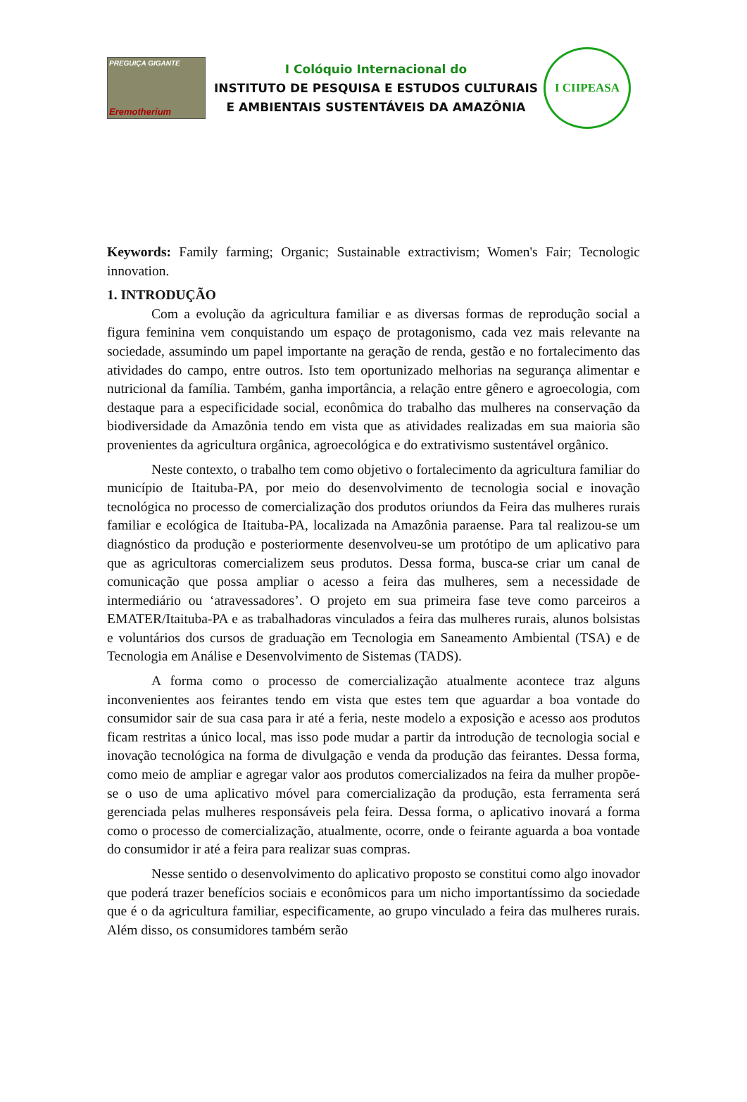PREGUIÇA GIGANTE
Eremotherium
I Colóquio Internacional do
INSTITUTO DE PESQUISA E ESTUDOS CULTURAIS
E AMBIENTAIS SUSTENTÁVEIS DA AMAZÔNIA
I CIIPEASA
Keywords: Family farming; Organic; Sustainable extractivism; Women's Fair; Tecnologic innovation.
1. INTRODUÇÃO
Com a evolução da agricultura familiar e as diversas formas de reprodução social a figura feminina vem conquistando um espaço de protagonismo, cada vez mais relevante na sociedade, assumindo um papel importante na geração de renda, gestão e no fortalecimento das atividades do campo, entre outros. Isto tem oportunizado melhorias na segurança alimentar e nutricional da família. Também, ganha importância, a relação entre gênero e agroecologia, com destaque para a especificidade social, econômica do trabalho das mulheres na conservação da biodiversidade da Amazônia tendo em vista que as atividades realizadas em sua maioria são provenientes da agricultura orgânica, agroecológica e do extrativismo sustentável orgânico.
Neste contexto, o trabalho tem como objetivo o fortalecimento da agricultura familiar do município de Itaituba-PA, por meio do desenvolvimento de tecnologia social e inovação tecnológica no processo de comercialização dos produtos oriundos da Feira das mulheres rurais familiar e ecológica de Itaituba-PA, localizada na Amazônia paraense. Para tal realizou-se um diagnóstico da produção e posteriormente desenvolveu-se um protótipo de um aplicativo para que as agricultoras comercializem seus produtos. Dessa forma, busca-se criar um canal de comunicação que possa ampliar o acesso a feira das mulheres, sem a necessidade de intermediário ou ‘atravessadores’. O projeto em sua primeira fase teve como parceiros a EMATER/Itaituba-PA e as trabalhadoras vinculados a feira das mulheres rurais, alunos bolsistas e voluntários dos cursos de graduação em Tecnologia em Saneamento Ambiental (TSA) e de Tecnologia em Análise e Desenvolvimento de Sistemas (TADS).
A forma como o processo de comercialização atualmente acontece traz alguns inconvenientes aos feirantes tendo em vista que estes tem que aguardar a boa vontade do consumidor sair de sua casa para ir até a feria, neste modelo a exposição e acesso aos produtos ficam restritas a único local, mas isso pode mudar a partir da introdução de tecnologia social e inovação tecnológica na forma de divulgação e venda da produção das feirantes. Dessa forma, como meio de ampliar e agregar valor aos produtos comercializados na feira da mulher propõe-se o uso de uma aplicativo móvel para comercialização da produção, esta ferramenta será gerenciada pelas mulheres responsáveis pela feira. Dessa forma, o aplicativo inovará a forma como o processo de comercialização, atualmente, ocorre, onde o feirante aguarda a boa vontade do consumidor ir até a feira para realizar suas compras.
Nesse sentido o desenvolvimento do aplicativo proposto se constitui como algo inovador que poderá trazer benefícios sociais e econômicos para um nicho importantíssimo da sociedade que é o da agricultura familiar, especificamente, ao grupo vinculado a feira das mulheres rurais. Além disso, os consumidores também serão